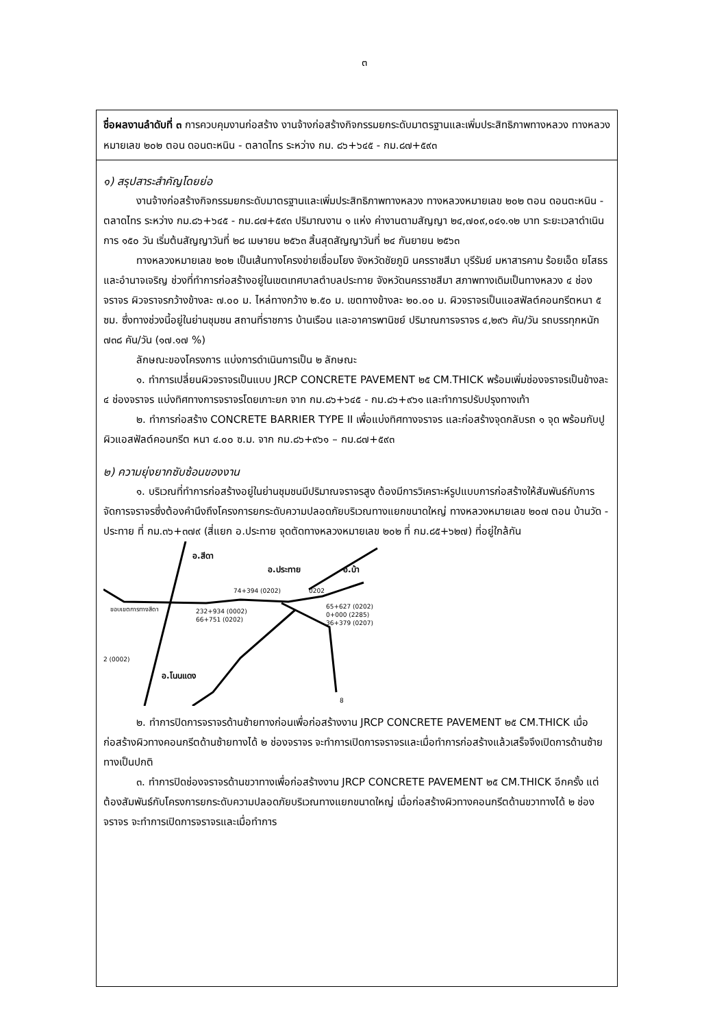๓
ชื่อผลงานลำดับที่ ๓ การควบคุมงานก่อสร้าง งานจ้างก่อสร้างกิจกรรมยกระดับมาตรฐานและเพิ่มประสิทธิภาพทางหลวง ทางหลวงหมายเลข ๒๐๒ ตอน ดอนตะหนิน - ตลาดไทร ระหว่าง กม. ๘๖+๖๔๕ - กม.๘๗+๕๙๓
๑) สรุปสาระสำคัญโดยย่อ
งานจ้างก่อสร้างกิจกรรมยกระดับมาตรฐานและเพิ่มประสิทธิภาพทางหลวง ทางหลวงหมายเลข ๒๐๒ ตอน ดอนตะหนิน - ตลาดไทร ระหว่าง กม.๘๖+๖๔๕ - กม.๘๗+๕๙๓ ปริมาณงาน ๑ แห่ง ค่างานตามสัญญา ๒๔,๗๐๙,๐๔๑.๑๒ บาท ระยะเวลาดำเนินการ ๑๕๐ วัน เริ่มต้นสัญญาวันที่ ๒๘ เมษายน ๒๕๖๓ สิ้นสุดสัญญาวันที่ ๒๔ กันยายน ๒๕๖๓
ทางหลวงหมายเลข ๒๐๒ เป็นเส้นทางโครงข่ายเชื่อมโยง จังหวัดชัยภูมิ นครราชสีมา บุรีรัมย์ มหาสารคาม ร้อยเอ็ด ยโสธรและอำนาจเจริญ ช่วงที่ทำการก่อสร้างอยู่ในเขตเทศบาลตำบลประทาย จังหวัดนครราชสีมา สภาพทางเดิมเป็นทางหลวง ๔ ช่องจราจร ผิวจราจรกว้างข้างละ ๗.๐๐ ม. ไหล่ทางกว้าง ๒.๕๐ ม. เขตทางข้างละ ๒๐.๐๐ ม. ผิวจราจรเป็นแอสฟัลต์คอนกรีตหนา ๕ ซม. ซึ่งทางช่วงนี้อยู่ในย่านชุมชน สถานที่ราชการ บ้านเรือน และอาคารพานิชย์ ปริมาณการจราจร ๔,๒๙๖ คัน/วัน รถบรรทุกหนัก ๗๓๘ คัน/วัน (๑๗.๑๗ %)
ลักษณะของโครงการ แบ่งการดำเนินการเป็น ๒ ลักษณะ
๑. ทำการเปลี่ยนผิวจราจรเป็นแบบ JRCP CONCRETE PAVEMENT ๒๕ CM.THICK พร้อมเพิ่มช่องจราจรเป็นข้างละ ๔ ช่องจราจร แบ่งทิศทางการจราจรโดยเกาะยก จาก กม.๘๖+๖๔๕ - กม.๘๖+๙๖๑ และทำการปรับปรุงทางเท้า
๒. ทำการก่อสร้าง CONCRETE BARRIER TYPE II เพื่อแบ่งทิศทางจราจร และก่อสร้างจุดกลับรถ ๑ จุด พร้อมกับปูผิวแอสฟัลต์คอนกรีต หนา ๔.๐๐ ซ.ม. จาก กม.๘๖+๙๖๑ – กม.๘๗+๕๙๓
๒) ความยุ่งยากซับซ้อนของงาน
๑. บริเวณที่ทำการก่อสร้างอยู่ในย่านชุมชนมีปริมาณจราจรสูง ต้องมีการวิเคราะห์รูปแบบการก่อสร้างให้สัมพันธ์กับการจัดการจราจรซึ่งต้องคำนึงถึงโครงการยกระดับความปลอดภัยบริเวณทางแยกขนาดใหญ่ ทางหลวงหมายเลข ๒๐๗ ตอน บ้านวัด - ประทาย ที่ กม.๓๖+๓๗๙ (สี่แยก อ.ประทาย จุดตัดทางหลวงหมายเลข ๒๐๒ ที่ กม.๘๕+๖๒๗) ที่อยู่ใกล้กัน
อ.สีดา
อ.ประทาย
อ.บ้า
อ.โนนแดง
74+394 (0202)
0202
232+934 (0002)
66+751 (0202)
65+627 (0202)
0+000 (2285)
36+379 (0207)
2 (0002)
ขอบเขตการทางสีดา
8
๒. ทำการปิดการจราจรด้านซ้ายทางก่อนเพื่อก่อสร้างงาน JRCP CONCRETE PAVEMENT ๒๕ CM.THICK เมื่อก่อสร้างผิวทางคอนกรีตด้านซ้ายทางได้ ๒ ช่องจราจร จะทำการเปิดการจราจรและเมื่อทำการก่อสร้างแล้วเสร็จจึงเปิดการด้านซ้ายทางเป็นปกติ
๓. ทำการปิดช่องจราจรด้านขวาทางเพื่อก่อสร้างงาน JRCP CONCRETE PAVEMENT ๒๕ CM.THICK อีกครั้ง แต่ต้องสัมพันธ์กับโครงการยกระดับความปลอดภัยบริเวณทางแยกขนาดใหญ่ เมื่อก่อสร้างผิวทางคอนกรีตด้านขวาทางได้ ๒ ช่องจราจร จะทำการเปิดการจราจรและเมื่อทำการ